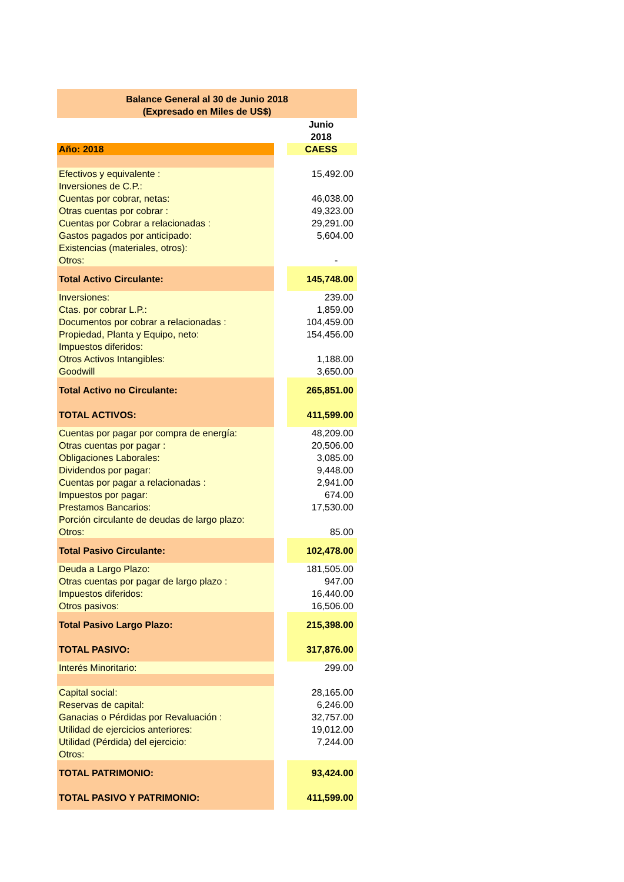Balance General al 30 de Junio 2018
(Expresado en Miles de US$)
| | | Junio |
| | | 2018 |
| Año: 2018 | | CAESS |
| Efectivos y equivalente : | | 15,492.00 |
| Inversiones de C.P.: | | |
| Cuentas por cobrar, netas: | | 46,038.00 |
| Otras cuentas por cobrar : | | 49,323.00 |
| Cuentas por Cobrar a relacionadas : | | 29,291.00 |
| Gastos pagados por anticipado: | | 5,604.00 |
| Existencias (materiales, otros): | | |
| Otros: | | - |
| Total Activo Circulante: | | 145,748.00 |
| Inversiones: | | 239.00 |
| Ctas. por cobrar L.P.: | | 1,859.00 |
| Documentos por cobrar a relacionadas : | | 104,459.00 |
| Propiedad, Planta y Equipo, neto: | | 154,456.00 |
| Impuestos diferidos: | | |
| Otros Activos Intangibles: | | 1,188.00 |
| Goodwill | | 3,650.00 |
| Total Activo no Circulante: | | 265,851.00 |
| TOTAL ACTIVOS: | | 411,599.00 |
| Cuentas por pagar por compra de energía: | | 48,209.00 |
| Otras cuentas por pagar : | | 20,506.00 |
| Obligaciones Laborales: | | 3,085.00 |
| Dividendos por pagar: | | 9,448.00 |
| Cuentas por pagar a relacionadas : | | 2,941.00 |
| Impuestos por pagar: | | 674.00 |
| Prestamos Bancarios: | | 17,530.00 |
| Porción circulante de deudas de largo plazo: | | |
| Otros: | | 85.00 |
| Total Pasivo Circulante: | | 102,478.00 |
| Deuda a Largo Plazo: | | 181,505.00 |
| Otras cuentas por pagar de largo plazo : | | 947.00 |
| Impuestos diferidos: | | 16,440.00 |
| Otros pasivos: | | 16,506.00 |
| Total Pasivo Largo Plazo: | | 215,398.00 |
| TOTAL PASIVO: | | 317,876.00 |
| Interés Minoritario: | | 299.00 |
| Capital social: | | 28,165.00 |
| Reservas de capital: | | 6,246.00 |
| Ganacias o Pérdidas por Revaluación : | | 32,757.00 |
| Utilidad de ejercicios anteriores: | | 19,012.00 |
| Utilidad (Pérdida) del ejercicio: | | 7,244.00 |
| Otros: | | |
| TOTAL PATRIMONIO: | | 93,424.00 |
| TOTAL PASIVO Y PATRIMONIO: | | 411,599.00 |